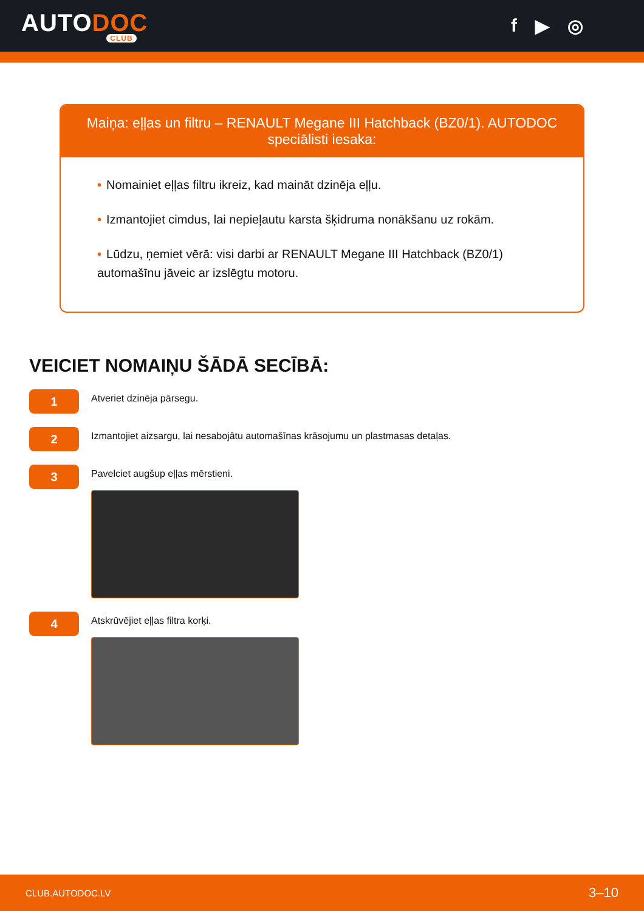AUTODOC
CLUB
f ▶ ◎
Maiņa: eļļas un filtru – RENAULT Megane III Hatchback (BZ0/1). AUTODOC speciālisti iesaka:
• Nomainiet eļļas filtru ikreiz, kad maināt dzinēja eļļu.
• Izmantojiet cimdus, lai nepieļautu karsta šķidruma nonākšanu uz rokām.
• Lūdzu, ņemiet vērā: visi darbi ar RENAULT Megane III Hatchback (BZ0/1) automašīnu jāveic ar izslēgtu motoru.
VEICIET NOMAIŅU ŠĀDĀ SECĪBĀ:
1
Atveriet dzinēja pārsegu.
2
Izmantojiet aizsargu, lai nesabojātu automašīnas krāsojumu un plastmasas detaļas.
3
Pavelciet augšup eļļas mērstieni.
4
Atskrūvējiet eļļas filtra korķi.
CLUB.AUTODOC.LV 3–10